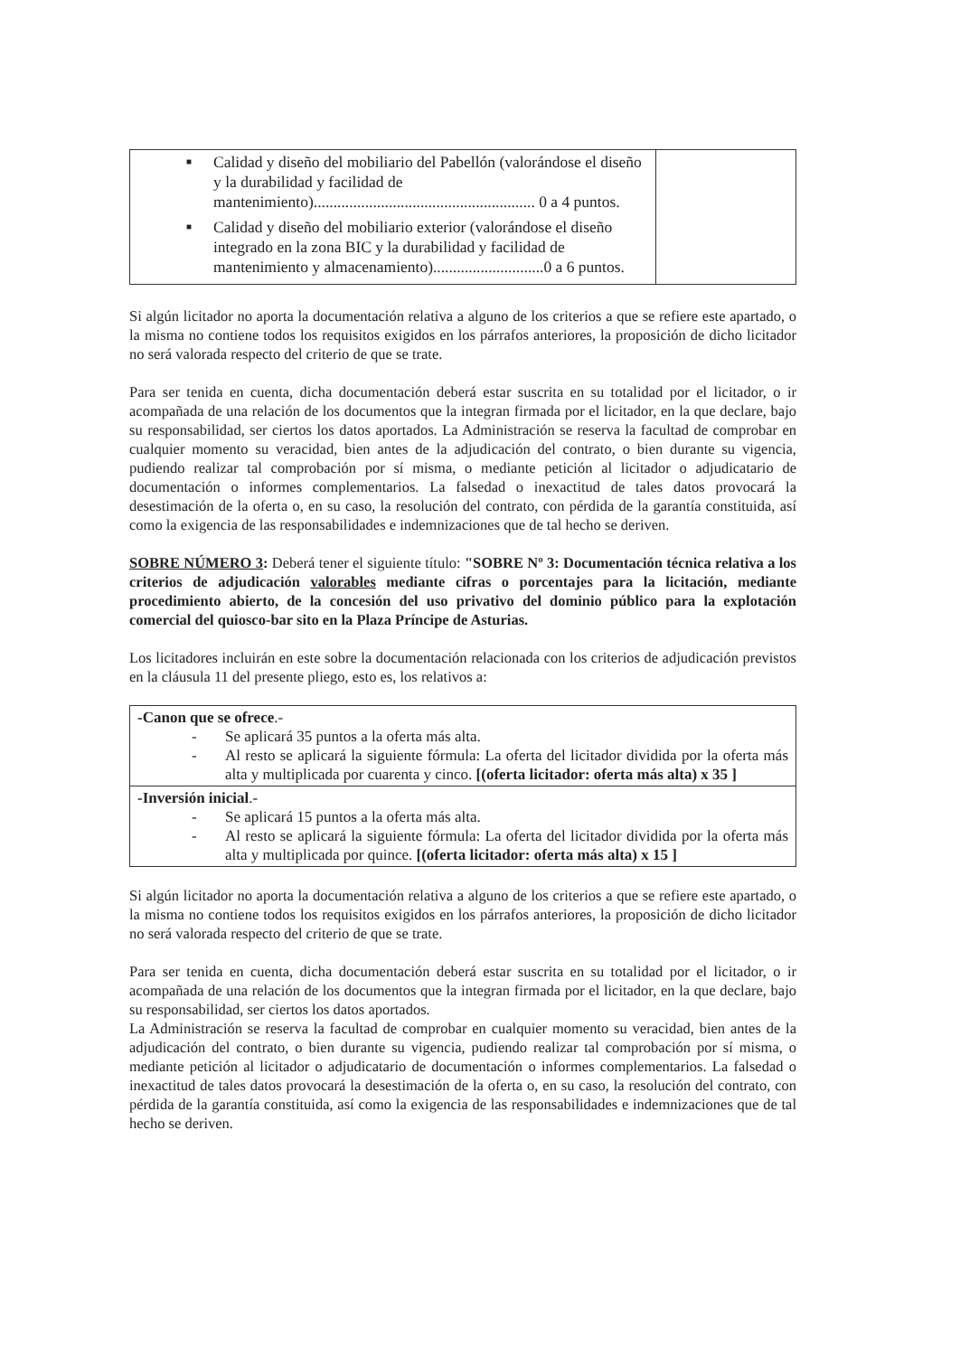| ■ Calidad y diseño del mobiliario del Pabellón (valorándose el diseño y la durabilidad y facilidad de mantenimiento)........................................................ 0 a 4 puntos. ■ Calidad y diseño del mobiliario exterior (valorándose el diseño integrado en la zona BIC y la durabilidad y facilidad de mantenimiento y almacenamiento)............................0 a 6 puntos. | |
Si algún licitador no aporta la documentación relativa a alguno de los criterios a que se refiere este apartado, o la misma no contiene todos los requisitos exigidos en los párrafos anteriores, la proposición de dicho licitador no será valorada respecto del criterio de que se trate.
Para ser tenida en cuenta, dicha documentación deberá estar suscrita en su totalidad por el licitador, o ir acompañada de una relación de los documentos que la integran firmada por el licitador, en la que declare, bajo su responsabilidad, ser ciertos los datos aportados. La Administración se reserva la facultad de comprobar en cualquier momento su veracidad, bien antes de la adjudicación del contrato, o bien durante su vigencia, pudiendo realizar tal comprobación por sí misma, o mediante petición al licitador o adjudicatario de documentación o informes complementarios. La falsedad o inexactitud de tales datos provocará la desestimación de la oferta o, en su caso, la resolución del contrato, con pérdida de la garantía constituida, así como la exigencia de las responsabilidades e indemnizaciones que de tal hecho se deriven.
SOBRE NÚMERO 3: Deberá tener el siguiente título: "SOBRE Nº 3: Documentación técnica relativa a los criterios de adjudicación valorables mediante cifras o porcentajes para la licitación, mediante procedimiento abierto, de la concesión del uso privativo del dominio público para la explotación comercial del quiosco-bar sito en la Plaza Príncipe de Asturias.
Los licitadores incluirán en este sobre la documentación relacionada con los criterios de adjudicación previstos en la cláusula 11 del presente pliego, esto es, los relativos a:
| -Canon que se ofrece .- - Se aplicará 35 puntos a la oferta más alta. - Al resto se aplicará la siguiente fórmula: La oferta del licitador dividida por la oferta más alta y multiplicada por cuarenta y cinco. [(oferta licitador: oferta más alta) x 35 ] |
| -Inversión inicial .- - Se aplicará 15 puntos a la oferta más alta. - Al resto se aplicará la siguiente fórmula: La oferta del licitador dividida por la oferta más alta y multiplicada por quince. [(oferta licitador: oferta más alta) x 15 ] |
Si algún licitador no aporta la documentación relativa a alguno de los criterios a que se refiere este apartado, o la misma no contiene todos los requisitos exigidos en los párrafos anteriores, la proposición de dicho licitador no será valorada respecto del criterio de que se trate.
Para ser tenida en cuenta, dicha documentación deberá estar suscrita en su totalidad por el licitador, o ir acompañada de una relación de los documentos que la integran firmada por el licitador, en la que declare, bajo su responsabilidad, ser ciertos los datos aportados.
La Administración se reserva la facultad de comprobar en cualquier momento su veracidad, bien antes de la adjudicación del contrato, o bien durante su vigencia, pudiendo realizar tal comprobación por sí misma, o mediante petición al licitador o adjudicatario de documentación o informes complementarios. La falsedad o inexactitud de tales datos provocará la desestimación de la oferta o, en su caso, la resolución del contrato, con pérdida de la garantía constituida, así como la exigencia de las responsabilidades e indemnizaciones que de tal hecho se deriven.